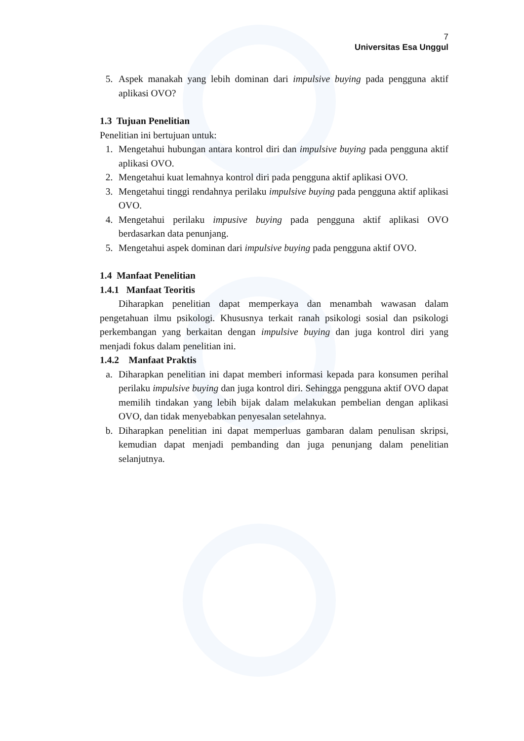7
Universitas Esa Unggul
5. Aspek manakah yang lebih dominan dari impulsive buying pada pengguna aktif aplikasi OVO?
1.3 Tujuan Penelitian
Penelitian ini bertujuan untuk:
1. Mengetahui hubungan antara kontrol diri dan impulsive buying pada pengguna aktif aplikasi OVO.
2. Mengetahui kuat lemahnya kontrol diri pada pengguna aktif aplikasi OVO.
3. Mengetahui tinggi rendahnya perilaku impulsive buying pada pengguna aktif aplikasi OVO.
4. Mengetahui perilaku impusive buying pada pengguna aktif aplikasi OVO berdasarkan data penunjang.
5. Mengetahui aspek dominan dari impulsive buying pada pengguna aktif OVO.
1.4 Manfaat Penelitian
1.4.1 Manfaat Teoritis
Diharapkan penelitian dapat memperkaya dan menambah wawasan dalam pengetahuan ilmu psikologi. Khususnya terkait ranah psikologi sosial dan psikologi perkembangan yang berkaitan dengan impulsive buying dan juga kontrol diri yang menjadi fokus dalam penelitian ini.
1.4.2 Manfaat Praktis
a. Diharapkan penelitian ini dapat memberi informasi kepada para konsumen perihal perilaku impulsive buying dan juga kontrol diri. Sehingga pengguna aktif OVO dapat memilih tindakan yang lebih bijak dalam melakukan pembelian dengan aplikasi OVO, dan tidak menyebabkan penyesalan setelahnya.
b. Diharapkan penelitian ini dapat memperluas gambaran dalam penulisan skripsi, kemudian dapat menjadi pembanding dan juga penunjang dalam penelitian selanjutnya.